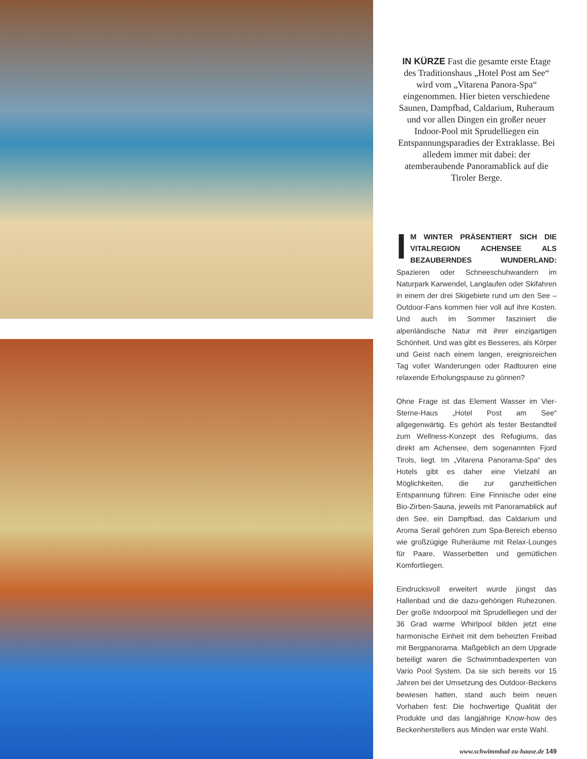IN KÜRZE Fast die gesamte erste Etage des Traditionshaus „Hotel Post am See“ wird vom „Vitarena Panora-Spa“ eingenommen. Hier bieten verschiedene Saunen, Dampfbad, Caldarium, Ruheraum und vor allen Dingen ein großer neuer Indoor-Pool mit Sprudelliegen ein Entspannungsparadies der Extraklasse. Bei alledem immer mit dabei: der atemberaubende Panoramablick auf die Tiroler Berge.
IM WINTER PRÄSENTIERT SICH DIE VITALREGION ACHENSEE ALS BEZAUBERNDES WUNDERLAND: Spazieren oder Schneeschuhwandern im Naturpark Karwendel, Langlaufen oder Skifahren in einem der drei Skigebiete rund um den See – Outdoor-Fans kommen hier voll auf ihre Kosten. Und auch im Sommer fasziniert die alpenländische Natur mit ihrer einzigartigen Schönheit. Und was gibt es Besseres, als Körper und Geist nach einem langen, ereignisreichen Tag voller Wanderungen oder Radtouren eine relaxende Erholungspause zu gönnen?
Ohne Frage ist das Element Wasser im Vier-Sterne-Haus „Hotel Post am See“ allgegenwärtig. Es gehört als fester Bestandteil zum Wellness-Konzept des Refugiums, das direkt am Achensee, dem sogenannten Fjord Tirols, liegt. Im „Vitarena Panorama-Spa“ des Hotels gibt es daher eine Vielzahl an Möglichkeiten, die zur ganzheitlichen Entspannung führen: Eine Finnische oder eine Bio-Zirben-Sauna, jeweils mit Panoramablick auf den See, ein Dampfbad, das Caldarium und Aroma Serail gehören zum Spa-Bereich ebenso wie großzügige Ruheräume mit Relax-Lounges für Paare, Wasserbetten und gemütlichen Komfortliegen.
Eindrucksvoll erweitert wurde jüngst das Hallenbad und die dazu-gehörigen Ruhezonen. Der große Indoorpool mit Sprudelliegen und der 36 Grad warme Whirlpool bilden jetzt eine harmonische Einheit mit dem beheizten Freibad mit Bergpanorama. Maßgeblich an dem Upgrade beteiligt waren die Schwimmbadexperten von Vario Pool System. Da sie sich bereits vor 15 Jahren bei der Umsetzung des Outdoor-Beckens bewiesen hatten, stand auch beim neuen Vorhaben fest: Die hochwertige Qualität der Produkte und das langjährige Know-how des Beckenherstellers aus Minden war erste Wahl.
www.schwimmbad-zu-hause.de 149